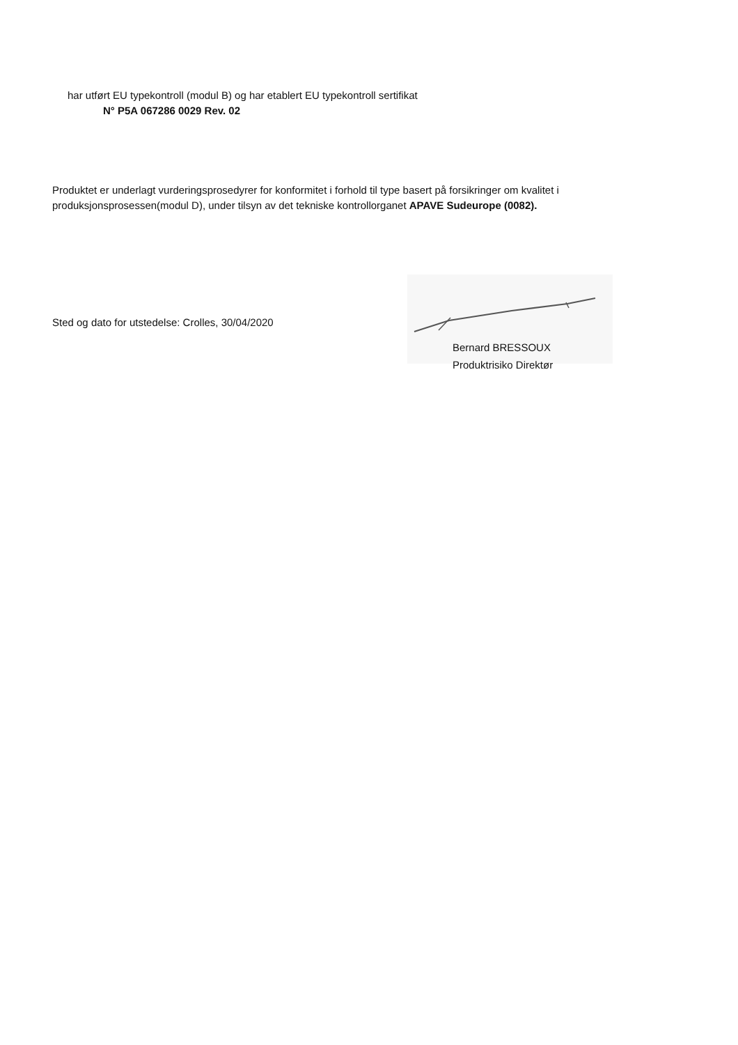har utført EU typekontroll (modul B) og har etablert EU typekontroll sertifikat
N° P5A 067286 0029 Rev. 02
Produktet er underlagt vurderingsprosedyrer for konformitet i forhold til type basert på forsikringer om kvalitet i produksjonsprosessen(modul D), under tilsyn av det tekniske kontrollorganet APAVE Sudeurope (0082).
Sted og dato for utstedelse: Crolles, 30/04/2020
Bernard BRESSOUX
Produktrisiko Direktør